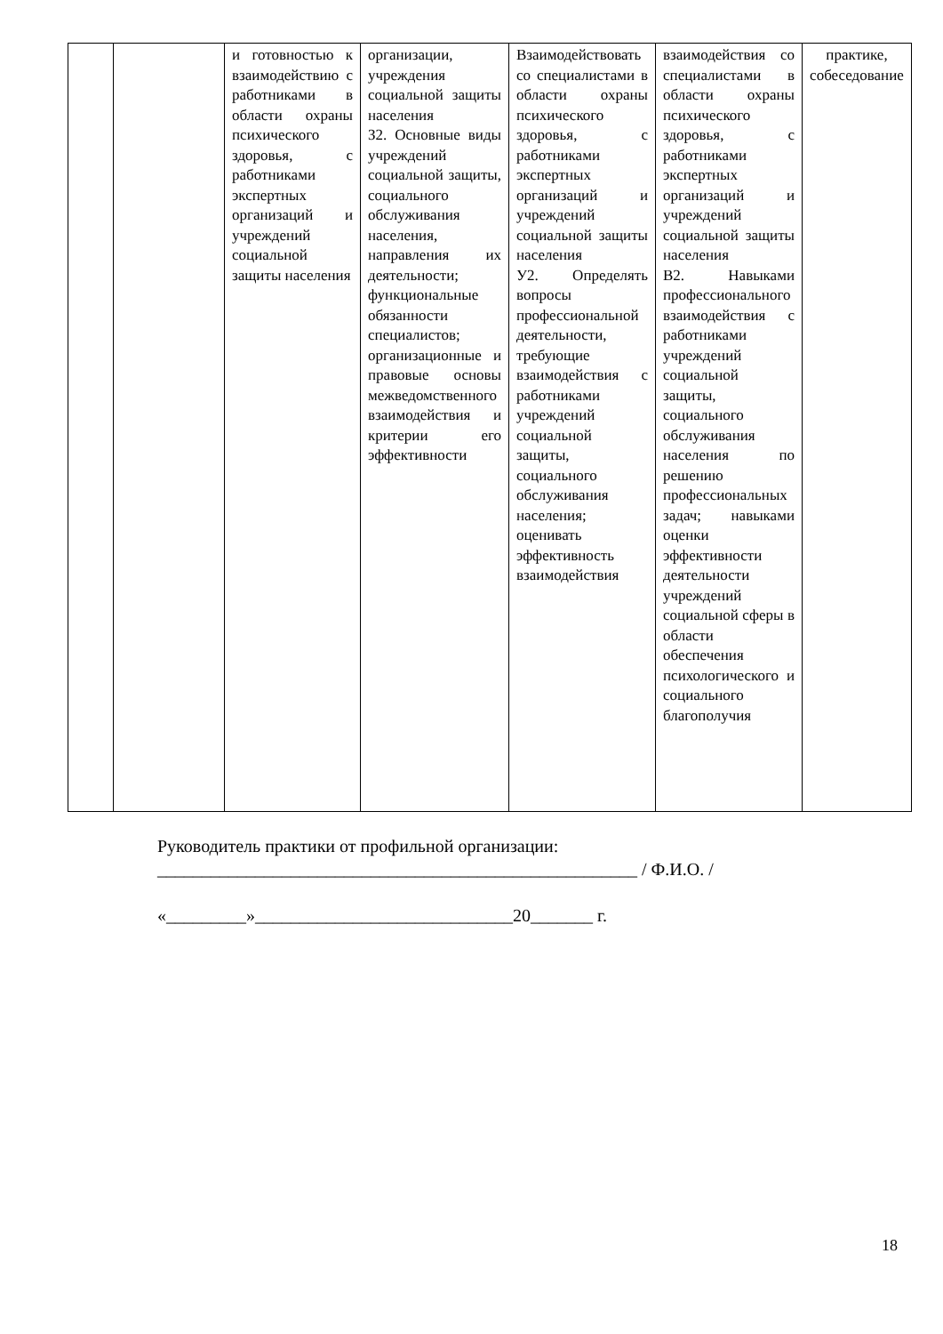| | | и готовностью к взаимодействию с работниками в области охраны психического здоровья, с работниками экспертных организаций и учреждений социальной защиты населения | организации, учреждения социальной защиты населения З2. Основные виды учреждений социальной защиты, социального обслуживания населения, направления их деятельности; функциональные обязанности специалистов; организационные и правовые основы межведомственного взаимодействия и критерии его эффективности | Взаимодействовать со специалистами в области охраны психического здоровья, с работниками экспертных организаций и учреждений социальной защиты населения У2. Определять вопросы профессиональной деятельности, требующие взаимодействия с работниками учреждений социальной защиты, социального обслуживания населения; оценивать эффективность взаимодействия | взаимодействия со специалистами в области охраны психического здоровья, с работниками экспертных организаций и учреждений социальной защиты населения В2. Навыками профессионального взаимодействия с работниками учреждений социальной защиты, социального обслуживания населения по решению профессиональных задач; навыками оценки эффективности деятельности учреждений социальной сферы в области обеспечения психологического и социального благополучия | практике, собеседование |
Руководитель практики от профильной организации:
______________________________________________________ / Ф.И.О. /
«_________»_____________________________20_______ г.
18